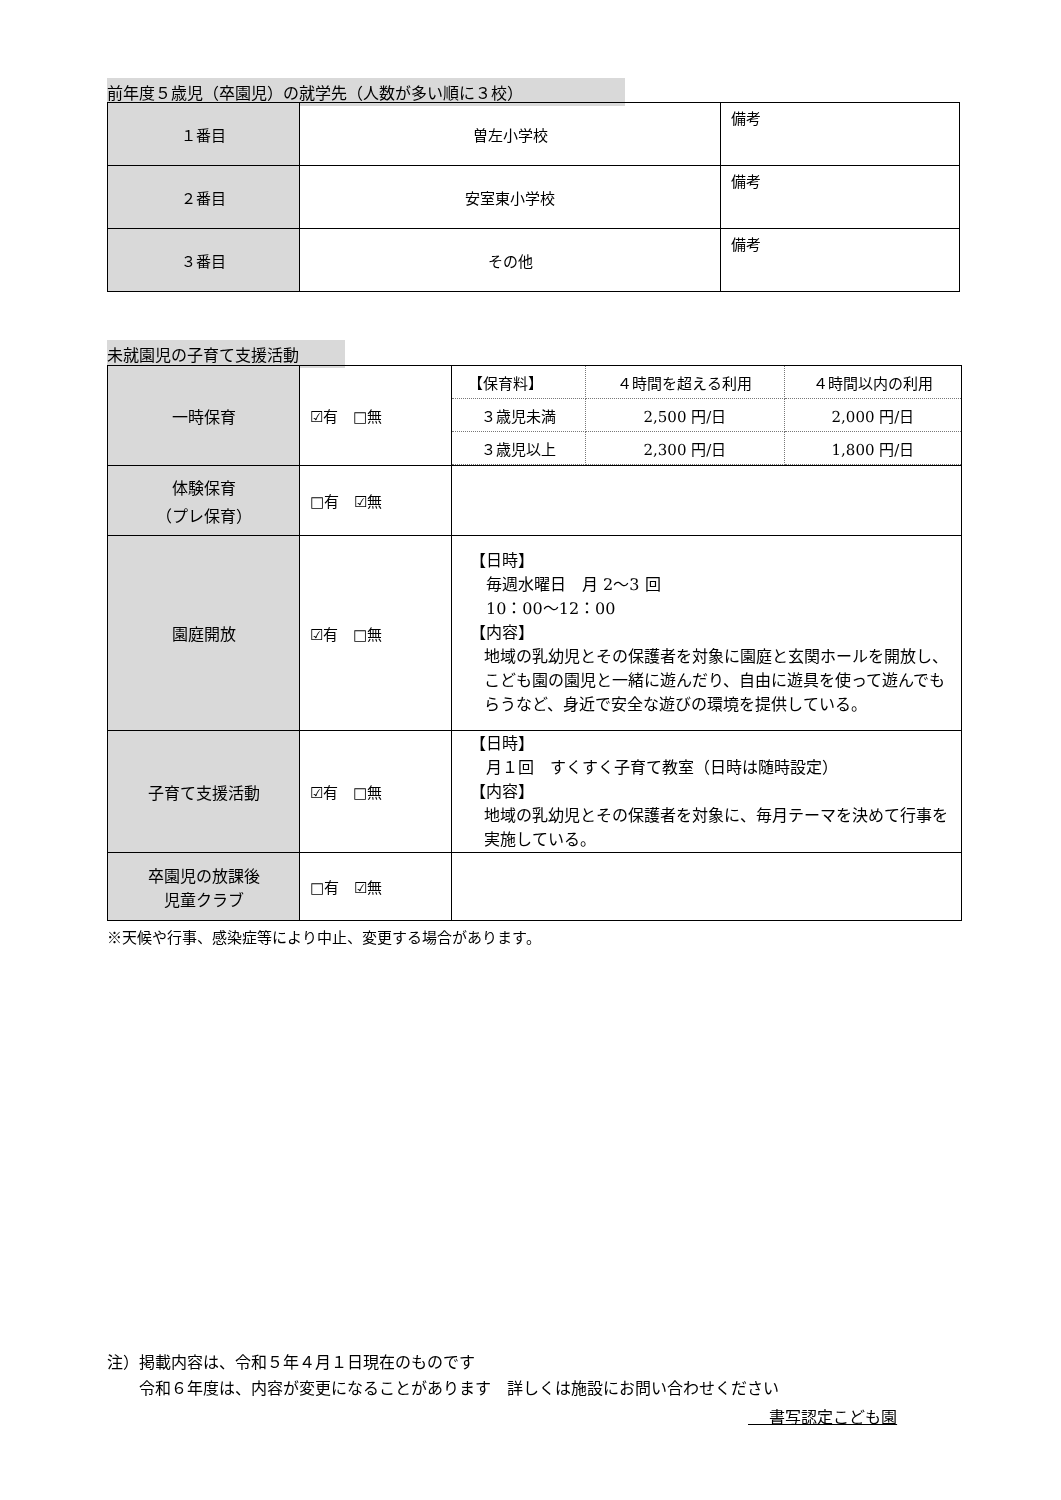前年度５歳児（卒園児）の就学先（人数が多い順に３校）
| １番目 | 曽左小学校 | 備考 |
| ２番目 | 安室東小学校 | 備考 |
| ３番目 | その他 | 備考 |
未就園児の子育て支援活動
| 一時保育 | ☑有 □無 | / 【保育料】 / ４時間を超える利用 / ４時間以内の利用 / / ３歳児未満 / 2,500 円/日 / 2,000 円/日 / / ３歳児以上 / 2,300 円/日 / 1,800 円/日 / |
| 体験保育 （プレ保育） | □有 ☑無 | |
| 園庭開放 | ☑有 □無 | 【日時】 毎週水曜日 月 2～3 回 10：00～12：00 【内容】 地域の乳幼児とその保護者を対象に園庭と玄関ホールを開放し、こども園の園児と一緒に遊んだり、自由に遊具を使って遊んでもらうなど、身近で安全な遊びの環境を提供している。 |
| 子育て支援活動 | ☑有 □無 | 【日時】 月１回 すくすく子育て教室（日時は随時設定） 【内容】 地域の乳幼児とその保護者を対象に、毎月テーマを決めて行事を実施している。 |
| 卒園児の放課後 児童クラブ | □有 ☑無 | |
※天候や行事、感染症等により中止、変更する場合があります。
注）掲載内容は、令和５年４月１日現在のものです
　　令和６年度は、内容が変更になることがあります　詳しくは施設にお問い合わせください
　 書写認定こども園